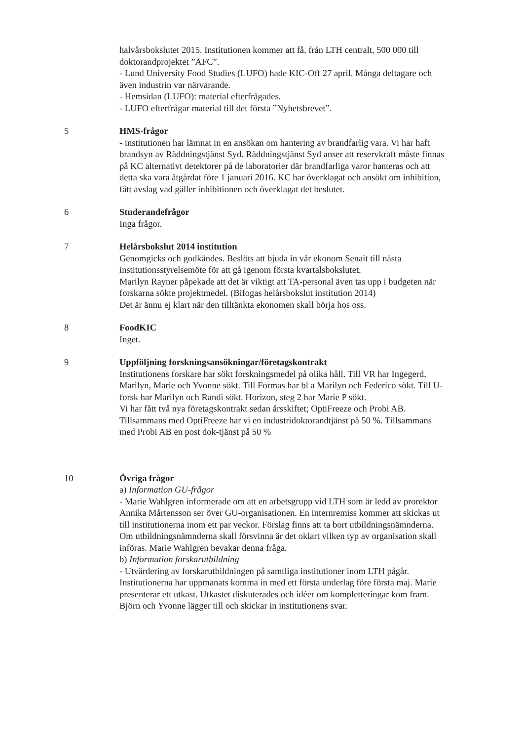halvårsbokslutet 2015. Institutionen kommer att få, från LTH centralt, 500 000 till doktorandprojektet ”AFC”.
- Lund University Food Studies (LUFO) hade KIC-Off 27 april. Många deltagare och även industrin var närvarande.
- Hemsidan (LUFO): material efterfrågades.
- LUFO efterfrågar material till det första ”Nyhetsbrevet”.
5 HMS-frågor
- institutionen har lämnat in en ansökan om hantering av brandfarlig vara. Vi har haft brandsyn av Räddningstjänst Syd. Räddningstjänst Syd anser att reservkraft måste finnas på KC alternativt detektorer på de laboratorier där brandfarliga varor hanteras och att detta ska vara åtgärdat före 1 januari 2016. KC har överklagat och ansökt om inhibition, fått avslag vad gäller inhibitionen och överklagat det beslutet.
6 Studerandefrågor
Inga frågor.
7 Helårsbokslut 2014 institution
Genomgicks och godkändes. Beslöts att bjuda in vår ekonom Senait till nästa institutionsstyrelsemöte för att gå igenom första kvartalsbokslutet.
Marilyn Rayner påpekade att det är viktigt att TA-personal även tas upp i budgeten när forskarna sökte projektmedel. (Bifogas helårsbokslut institution 2014)
Det är ännu ej klart när den tilltänkta ekonomen skall börja hos oss.
8 FoodKIC
Inget.
9 Uppföljning forskningsansökningar/företagskontrakt
Institutionens forskare har sökt forskningsmedel på olika håll. Till VR har Ingegerd, Marilyn, Marie och Yvonne sökt. Till Formas har bl a Marilyn och Federico sökt. Till U-forsk har Marilyn och Randi sökt. Horizon, steg 2 har Marie P sökt.
Vi har fått två nya företagskontrakt sedan årsskiftet; OptiFreeze och Probi AB. Tillsammans med OptiFreeze har vi en industridoktorandtjänst på 50 %. Tillsammans med Probi AB en post dok-tjänst på 50 %
10 Övriga frågor
a) Information GU-frågor
- Marie Wahlgren informerade om att en arbetsgrupp vid LTH som är ledd av prorektor Annika Mårtensson ser över GU-organisationen. En internremiss kommer att skickas ut till institutionerna inom ett par veckor. Förslag finns att ta bort utbildningsnämnderna. Om utbildningsnämnderna skall försvinna är det oklart vilken typ av organisation skall införas. Marie Wahlgren bevakar denna fråga.
b) Information forskarutbildning
- Utvärdering av forskarutbildningen på samtliga institutioner inom LTH pågår. Institutionerna har uppmanats komma in med ett första underlag före första maj. Marie presenterar ett utkast. Utkastet diskuterades och idéer om kompletteringar kom fram. Björn och Yvonne lägger till och skickar in institutionens svar.